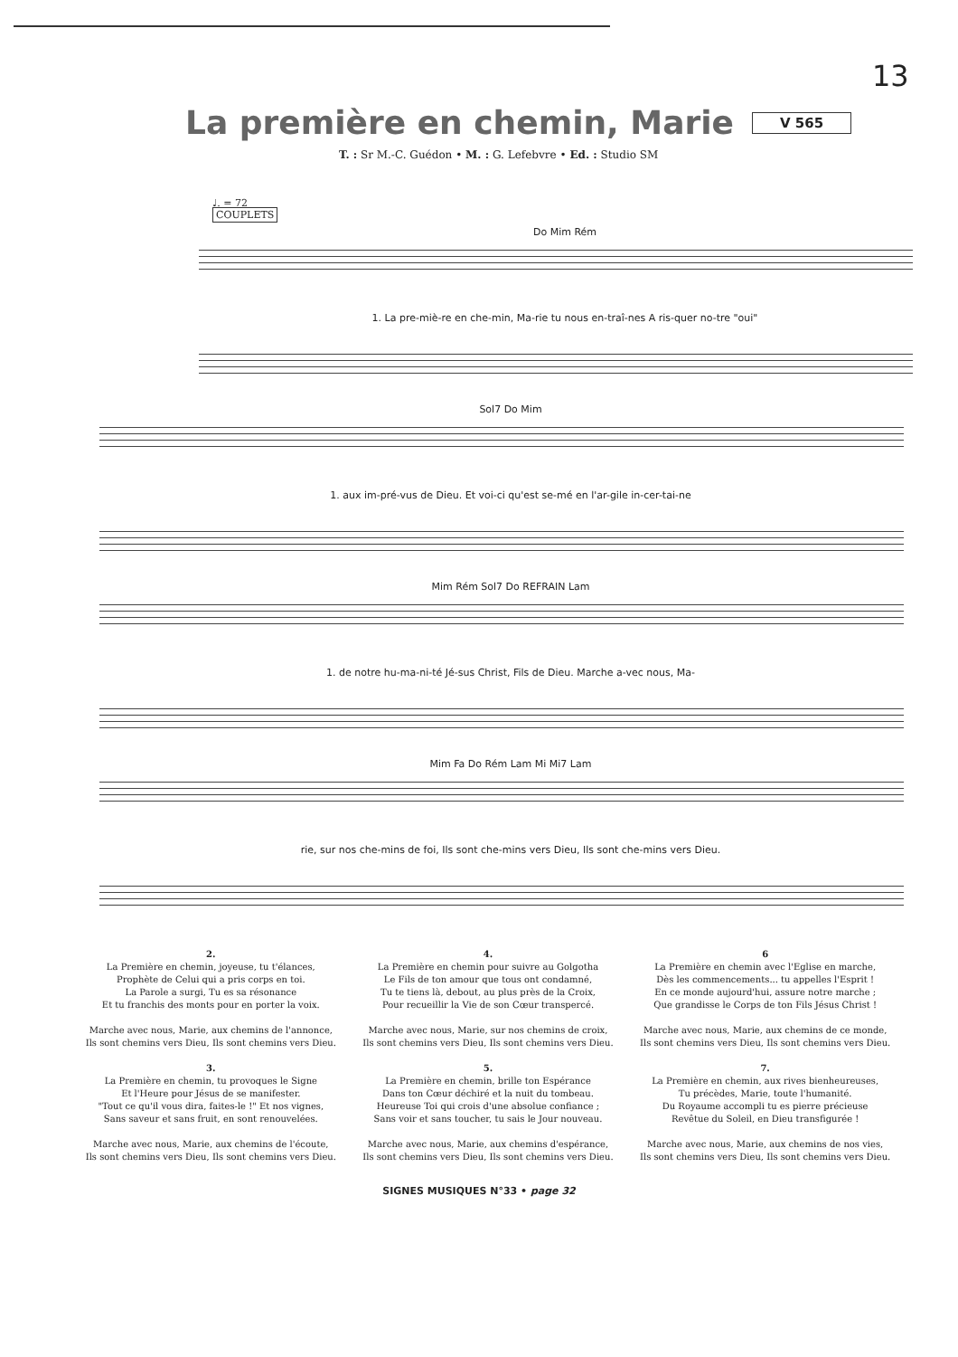13
La première en chemin, Marie V 565
T. : Sr M.-C. Guédon • M. : G. Lefebvre • Ed. : Studio SM
♩. = 72
COUPLETS
Do Mim Rém
1. La pre-miè-re en che-min, Ma-rie tu nous en-traî-nes A ris-quer no-tre "oui"
Sol7 Do Mim
1. aux im-pré-vus de Dieu. Et voi-ci qu'est se-mé en l'ar-gile in-cer-tai-ne
Mim Rém Sol7 Do REFRAIN Lam
1. de notre hu-ma-ni-té Jé-sus Christ, Fils de Dieu. Marche a-vec nous, Ma-
Mim Fa Do Rém Lam Mi Mi7 Lam
rie, sur nos che-mins de foi, Ils sont che-mins vers Dieu, Ils sont che-mins vers Dieu.
2.
La Première en chemin, joyeuse, tu t'élances,
Prophète de Celui qui a pris corps en toi.
La Parole a surgi, Tu es sa résonance
Et tu franchis des monts pour en porter la voix.
Marche avec nous, Marie, aux chemins de l'annonce,
Ils sont chemins vers Dieu, Ils sont chemins vers Dieu.
3.
La Première en chemin, tu provoques le Signe
Et l'Heure pour Jésus de se manifester.
"Tout ce qu'il vous dira, faites-le !" Et nos vignes,
Sans saveur et sans fruit, en sont renouvelées.
Marche avec nous, Marie, aux chemins de l'écoute,
Ils sont chemins vers Dieu, Ils sont chemins vers Dieu.
4.
La Première en chemin pour suivre au Golgotha
Le Fils de ton amour que tous ont condamné,
Tu te tiens là, debout, au plus près de la Croix,
Pour recueillir la Vie de son Cœur transpercé.
Marche avec nous, Marie, sur nos chemins de croix,
Ils sont chemins vers Dieu, Ils sont chemins vers Dieu.
5.
La Première en chemin, brille ton Espérance
Dans ton Cœur déchiré et la nuit du tombeau.
Heureuse Toi qui crois d'une absolue confiance ;
Sans voir et sans toucher, tu sais le Jour nouveau.
Marche avec nous, Marie, aux chemins d'espérance,
Ils sont chemins vers Dieu, Ils sont chemins vers Dieu.
6
La Première en chemin avec l'Eglise en marche,
Dès les commencements... tu appelles l'Esprit !
En ce monde aujourd'hui, assure notre marche ;
Que grandisse le Corps de ton Fils Jésus Christ !
Marche avec nous, Marie, aux chemins de ce monde,
Ils sont chemins vers Dieu, Ils sont chemins vers Dieu.
7.
La Première en chemin, aux rives bienheureuses,
Tu précèdes, Marie, toute l'humanité.
Du Royaume accompli tu es pierre précieuse
Revêtue du Soleil, en Dieu transfigurée !
Marche avec nous, Marie, aux chemins de nos vies,
Ils sont chemins vers Dieu, Ils sont chemins vers Dieu.
SIGNES MUSIQUES N°33 • page 32